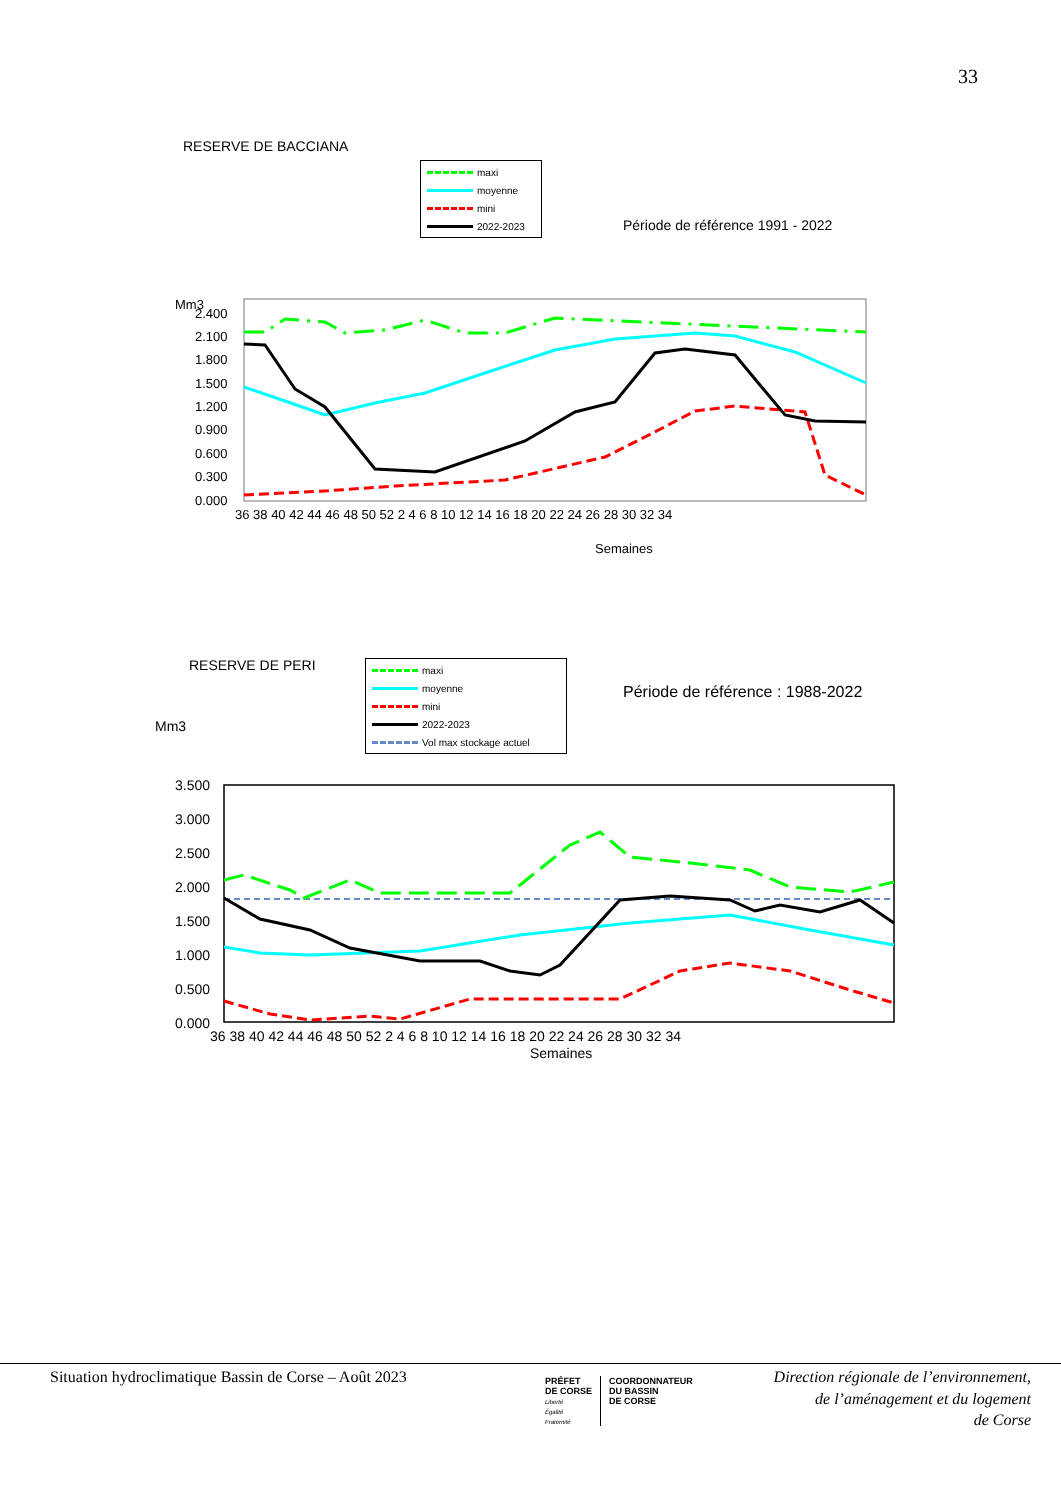33
RESERVE DE BACCIANA
maxi
moyenne
mini
2022-2023
Période de référence 1991 - 2022
Mm3
2.400
2.100
1.800
1.500
1.200
0.900
0.600
0.300
0.000
36 38 40 42 44 46 48 50 52 2 4 6 8 10 12 14 16 18 20 22 24 26 28 30 32 34
Semaines
RESERVE DE PERI
Mm3
maxi
moyenne
mini
2022-2023
Vol max stockage actuel
Période de référence : 1988-2022
3.500
3.000
2.500
2.000
1.500
1.000
0.500
0.000
36 38 40 42 44 46 48 50 52 2 4 6 8 10 12 14 16 18 20 22 24 26 28 30 32 34
Semaines
Situation hydroclimatique Bassin de Corse – Août 2023
PRÉFET
DE CORSE
Liberté
Égalité
Fraternité
COORDONNATEUR
DU BASSIN
DE CORSE
Direction régionale de l’environnement,
de l’aménagement et du logement
de Corse